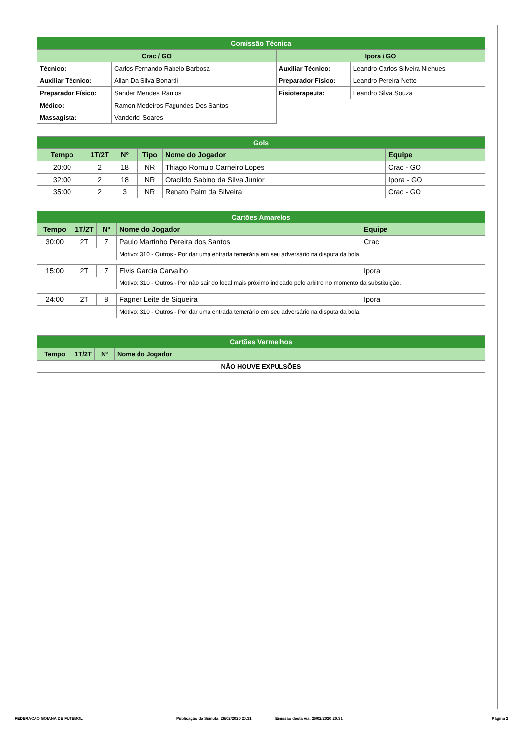| Comissão Técnica | | | |
| --- | --- | --- | --- |
| Crac / GO | | Ipora / GO | |
| Técnico: | Carlos Fernando Rabelo Barbosa | Auxiliar Técnico: | Leandro Carlos Silveira Niehues |
| Auxiliar Técnico: | Allan Da Silva Bonardi | Preparador Físico: | Leandro Pereira Netto |
| Preparador Físico: | Sander Mendes Ramos | Fisioterapeuta: | Leandro Silva Souza |
| Médico: | Ramon Medeiros Fagundes Dos Santos | | |
| Massagista: | Vanderlei Soares | | |
| Gols | | | | | |
| --- | --- | --- | --- | --- | --- |
| Tempo | 1T/2T | Nº | Tipo | Nome do Jogador | Equipe |
| 20:00 | 2 | 18 | NR | Thiago Romulo Carneiro Lopes | Crac - GO |
| 32:00 | 2 | 18 | NR | Otacildo Sabino da Silva Junior | Ipora - GO |
| 35:00 | 2 | 3 | NR | Renato Palm da Silveira | Crac - GO |
| Cartões Amarelos | | | | |
| --- | --- | --- | --- | --- |
| Tempo | 1T/2T | Nº | Nome do Jogador | Equipe |
| 30:00 | 2T | 7 | Paulo Martinho Pereira dos Santos | Crac |
| | | | Motivo: 310 - Outros - Por dar uma entrada temerária em seu adversário na disputa da bola. | |
| 15:00 | 2T | 7 | Elvis Garcia Carvalho | Ipora |
| | | | Motivo: 310 - Outros - Por não sair do local mais próximo indicado pelo arbitro no momento da substituição. | |
| 24:00 | 2T | 8 | Fagner Leite de Siqueira | Ipora |
| | | | Motivo: 310 - Outros - Por dar uma entrada temerário em seu adversário na disputa da bola. | |
| Cartões Vermelhos | | | |
| --- | --- | --- | --- |
| Tempo | 1T/2T | Nº | Nome do Jogador |
| NÃO HOUVE EXPULSÕES | | | |
FEDERACAO GOIANA DE FUTEBOL Publicação da Súmula: 26/02/2020 20:31 Emissão desta via: 26/02/2020 20:31 Página 2